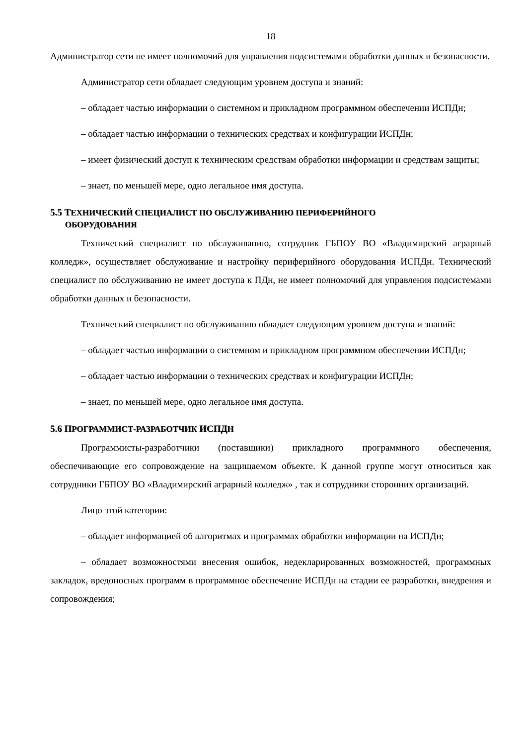18
Администратор сети не имеет полномочий для управления подсистемами обработки данных и безопасности.
Администратор сети обладает следующим уровнем доступа и знаний:
– обладает частью информации о системном и прикладном программном обеспечении ИСПДн;
– обладает частью информации о технических средствах и конфигурации ИСПДн;
– имеет физический доступ к техническим средствам обработки информации и средствам защиты;
– знает, по меньшей мере, одно легальное имя доступа.
5.5 ТЕХНИЧЕСКИЙ СПЕЦИАЛИСТ ПО ОБСЛУЖИВАНИЮ ПЕРИФЕРИЙНОГО
ОБОРУДОВАНИЯ
Технический специалист по обслуживанию, сотрудник ГБПОУ ВО «Владимирский аграрный колледж», осуществляет обслуживание и настройку периферийного оборудования ИСПДн. Технический специалист по обслуживанию не имеет доступа к ПДн, не имеет полномочий для управления подсистемами обработки данных и безопасности.
Технический специалист по обслуживанию обладает следующим уровнем доступа и знаний:
– обладает частью информации о системном и прикладном программном обеспечении ИСПДн;
– обладает частью информации о технических средствах и конфигурации ИСПДн;
– знает, по меньшей мере, одно легальное имя доступа.
5.6 ПРОГРАММИСТ-РАЗРАБОТЧИК ИСПДН
Программисты-разработчики (поставщики) прикладного программного обеспечения, обеспечивающие его сопровождение на защищаемом объекте. К данной группе могут относиться как сотрудники ГБПОУ ВО «Владимирский аграрный колледж» , так и сотрудники сторонних организаций.
Лицо этой категории:
– обладает информацией об алгоритмах и программах обработки информации на ИСПДн;
– обладает возможностями внесения ошибок, недекларированных возможностей, программных закладок, вредоносных программ в программное обеспечение ИСПДн на стадии ее разработки, внедрения и сопровождения;